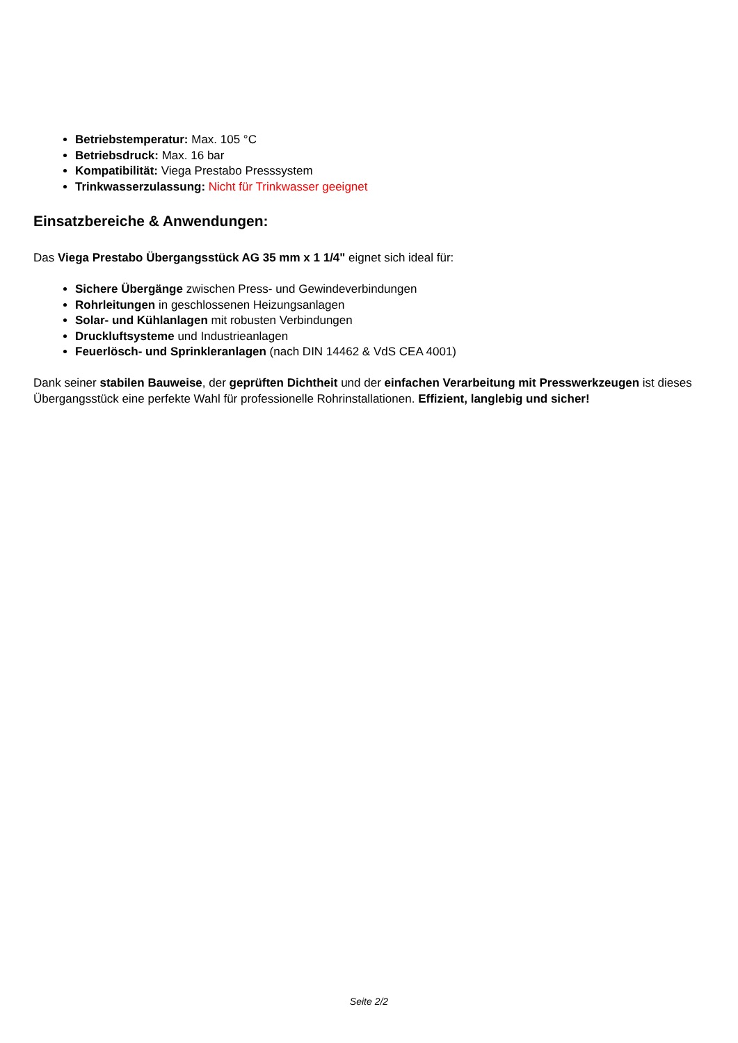Betriebstemperatur: Max. 105 °C
Betriebsdruck: Max. 16 bar
Kompatibilität: Viega Prestabo Presssystem
Trinkwasserzulassung: Nicht für Trinkwasser geeignet
Einsatzbereiche & Anwendungen:
Das Viega Prestabo Übergangsstück AG 35 mm x 1 1/4" eignet sich ideal für:
Sichere Übergänge zwischen Press- und Gewindeverbindungen
Rohrleitungen in geschlossenen Heizungsanlagen
Solar- und Kühlanlagen mit robusten Verbindungen
Druckluftsysteme und Industrieanlagen
Feuerlösch- und Sprinkleranlagen (nach DIN 14462 & VdS CEA 4001)
Dank seiner stabilen Bauweise, der geprüften Dichtheit und der einfachen Verarbeitung mit Presswerkzeugen ist dieses Übergangsstück eine perfekte Wahl für professionelle Rohrinstallationen. Effizient, langlebig und sicher!
Seite 2/2